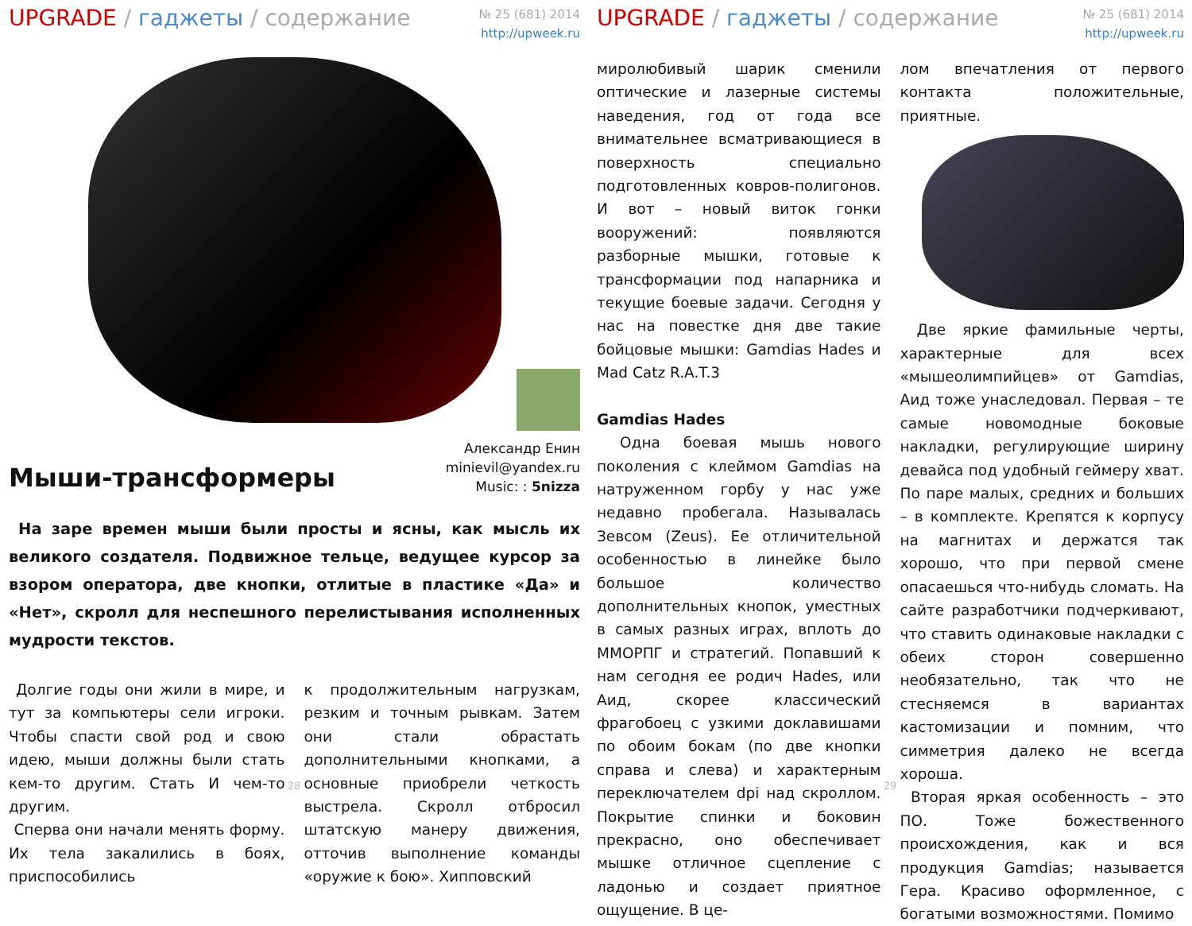UPGRADE / гаджеты / содержание
№ 25 (681) 2014
http://upweek.ru
Мыши-трансформеры
Александр Енин
minievil@yandex.ru
Music: : 5nizza
На заре времен мыши были просты и ясны, как мысль их великого создателя. Подвижное тельце, ведущее курсор за взором оператора, две кнопки, отлитые в пластике «Да» и «Нет», скролл для неспешного перелистывания исполненных мудрости текстов.
Долгие годы они жили в мире, и тут за компьютеры сели игроки. Чтобы спасти свой род и свою идею, мыши должны были стать кем-то другим. Стать И чем-то другим.
Сперва они начали менять форму. Их тела закалились в боях, приспособились
к продолжительным нагрузкам, резким и точным рывкам. Затем они стали обрастать дополнительными кнопками, а основные приобрели четкость выстрела. Скролл отбросил штатскую манеру движения, отточив выполнение команды «оружие к бою». Хипповский
28
UPGRADE / гаджеты / содержание
№ 25 (681) 2014
http://upweek.ru
миролюбивый шарик сменили оптические и лазерные системы наведения, год от года все внимательнее всматривающиеся в поверхность специально подготовленных ковров-полигонов. И вот – новый виток гонки вооружений: появляются разборные мышки, готовые к трансформации под напарника и текущие боевые задачи. Сегодня у нас на повестке дня две такие бойцовые мышки: Gamdias Hades и Mad Catz R.A.T.3
Gamdias Hades
Одна боевая мышь нового поколения с клеймом Gamdias на натруженном горбу у нас уже недавно пробегала. Называлась Зевсом (Zeus). Ее отличительной особенностью в линейке было большое количество дополнительных кнопок, уместных в самых разных играх, вплоть до ММОРПГ и стратегий. Попавший к нам сегодня ее родич Hades, или Аид, скорее классический фрагобоец с узкими доклавишами по обоим бокам (по две кнопки справа и слева) и характерным переключателем dpi над скроллом. Покрытие спинки и боковин прекрасно, оно обеспечивает мышке отличное сцепление с ладонью и создает приятное ощущение. В це-
лом впечатления от первого контакта положительные, приятные.
Две яркие фамильные черты, характерные для всех «мышеолимпийцев» от Gamdias, Аид тоже унаследовал. Первая – те самые новомодные боковые накладки, регулирующие ширину девайса под удобный геймеру хват. По паре малых, средних и больших – в комплекте. Крепятся к корпусу на магнитах и держатся так хорошо, что при первой смене опасаешься что-нибудь сломать. На сайте разработчики подчеркивают, что ставить одинаковые накладки с обеих сторон совершенно необязательно, так что не стесняемся в вариантах кастомизации и помним, что симметрия далеко не всегда хороша.
Вторая яркая особенность – это ПО. Тоже божественного происхождения, как и вся продукция Gamdias; называется Гера. Красиво оформленное, с богатыми возможностями. Помимо
29